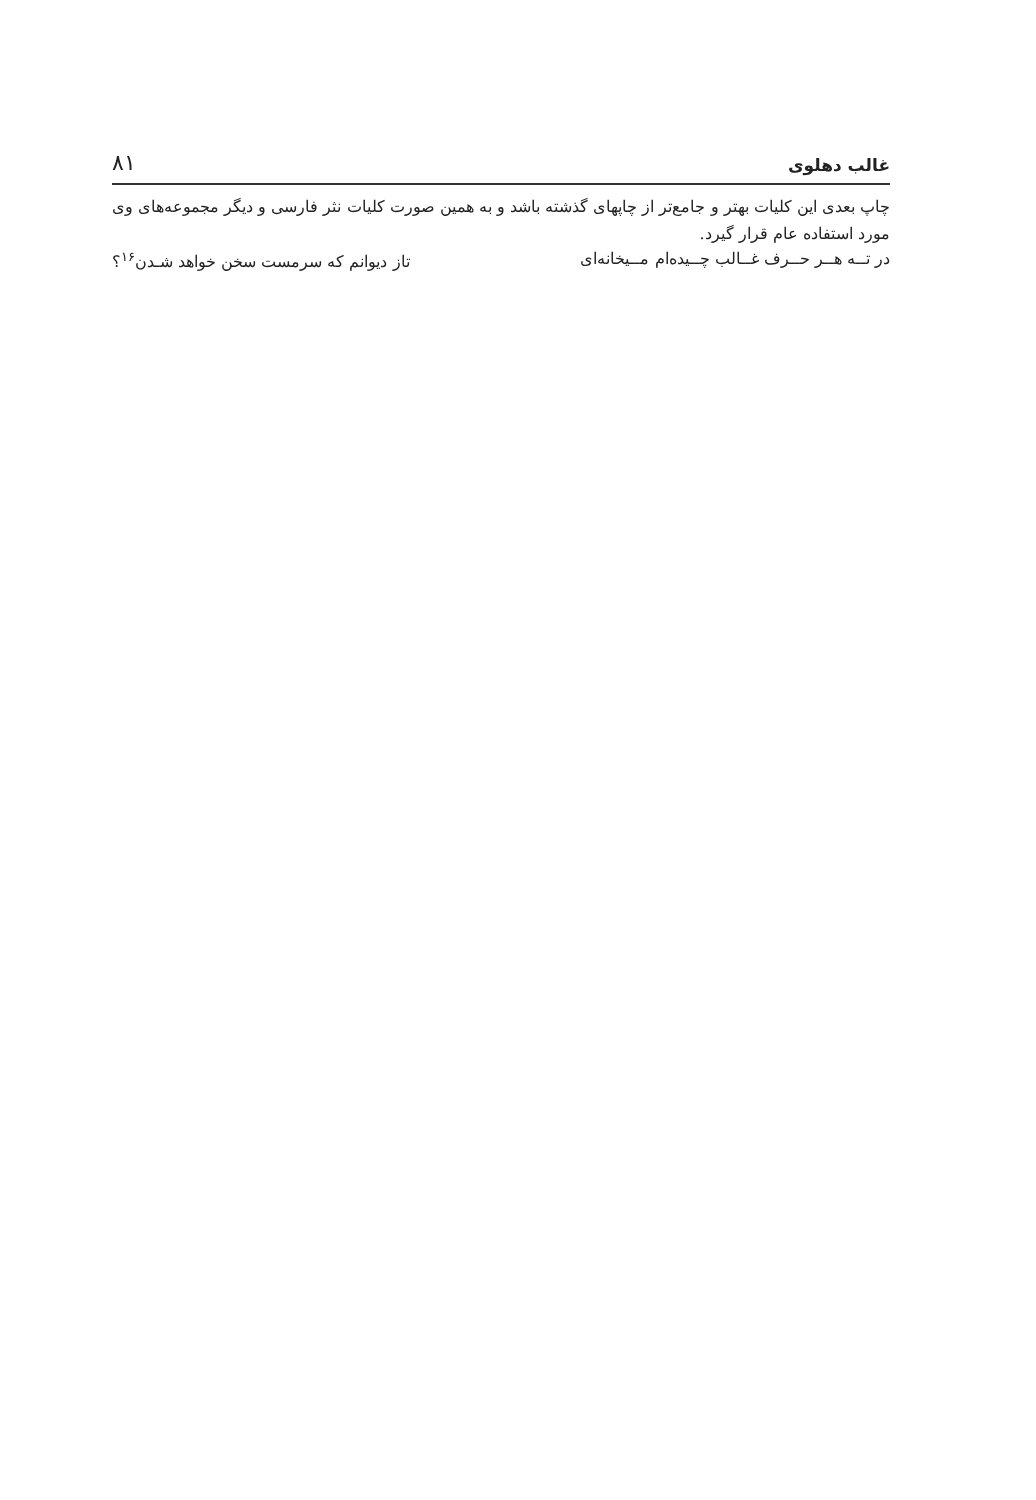غالب دهلوی ۸۱
چاپ بعدی این کلیات بهتر و جامع‌تر از چاپهای گذشته باشد و به همین صورت کلیات نثر فارسی و دیگر مجموعه‌های وی مورد استفاده عام قرار گیرد.
در تــه هــر حــرف غــالب چــیده‌ام مــیخانه‌ای تاز دیوانم که سرمست سخن خواهد شـدن<sup>۱۶</sup>؟